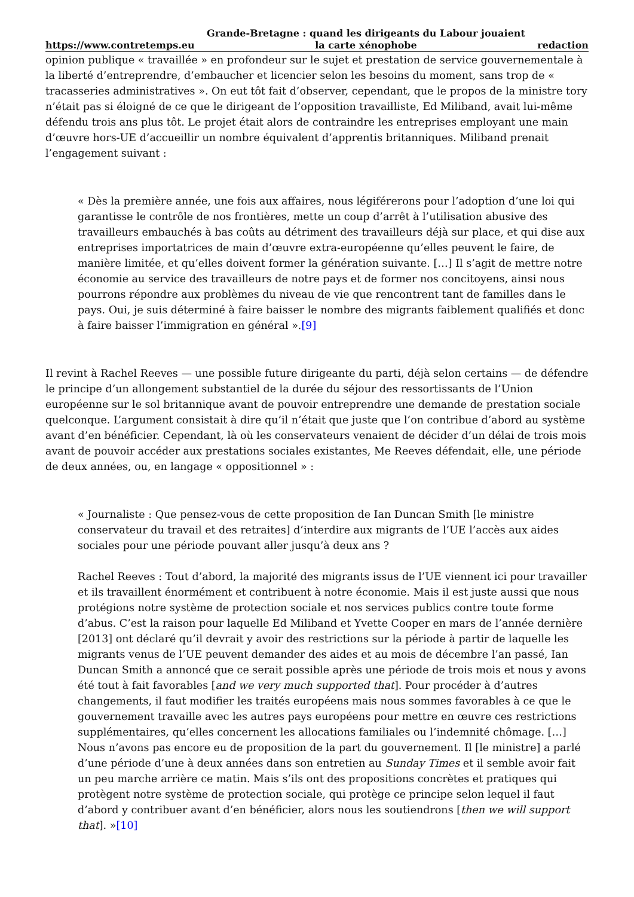https://www.contretemps.eu Grande-Bretagne : quand les dirigeants du Labour jouaient
la carte xénophobe redaction
opinion publique « travaillée » en profondeur sur le sujet et prestation de service gouvernementale à la liberté d’entreprendre, d’embaucher et licencier selon les besoins du moment, sans trop de « tracasseries administratives ». On eut tôt fait d’observer, cependant, que le propos de la ministre tory n’était pas si éloigné de ce que le dirigeant de l’opposition travailliste, Ed Miliband, avait lui-même défendu trois ans plus tôt. Le projet était alors de contraindre les entreprises employant une main d’œuvre hors-UE d’accueillir un nombre équivalent d’apprentis britanniques. Miliband prenait l’engagement suivant :
« Dès la première année, une fois aux affaires, nous légiférerons pour l’adoption d’une loi qui garantisse le contrôle de nos frontières, mette un coup d’arrêt à l’utilisation abusive des travailleurs embauchés à bas coûts au détriment des travailleurs déjà sur place, et qui dise aux entreprises importatrices de main d’œuvre extra-européenne qu’elles peuvent le faire, de manière limitée, et qu’elles doivent former la génération suivante. […] Il s’agit de mettre notre économie au service des travailleurs de notre pays et de former nos concitoyens, ainsi nous pourrons répondre aux problèmes du niveau de vie que rencontrent tant de familles dans le pays. Oui, je suis déterminé à faire baisser le nombre des migrants faiblement qualifiés et donc à faire baisser l’immigration en général ».[9]
Il revint à Rachel Reeves — une possible future dirigeante du parti, déjà selon certains — de défendre le principe d’un allongement substantiel de la durée du séjour des ressortissants de l’Union européenne sur le sol britannique avant de pouvoir entreprendre une demande de prestation sociale quelconque. L’argument consistait à dire qu’il n’était que juste que l’on contribue d’abord au système avant d’en bénéficier. Cependant, là où les conservateurs venaient de décider d’un délai de trois mois avant de pouvoir accéder aux prestations sociales existantes, Me Reeves défendait, elle, une période de deux années, ou, en langage « oppositionnel » :
« Journaliste : Que pensez-vous de cette proposition de Ian Duncan Smith [le ministre conservateur du travail et des retraites] d’interdire aux migrants de l’UE l’accès aux aides sociales pour une période pouvant aller jusqu’à deux ans ?
Rachel Reeves : Tout d’abord, la majorité des migrants issus de l’UE viennent ici pour travailler et ils travaillent énormément et contribuent à notre économie. Mais il est juste aussi que nous protégions notre système de protection sociale et nos services publics contre toute forme d’abus. C’est la raison pour laquelle Ed Miliband et Yvette Cooper en mars de l’année dernière [2013] ont déclaré qu’il devrait y avoir des restrictions sur la période à partir de laquelle les migrants venus de l’UE peuvent demander des aides et au mois de décembre l’an passé, Ian Duncan Smith a annoncé que ce serait possible après une période de trois mois et nous y avons été tout à fait favorables [and we very much supported that]. Pour procéder à d’autres changements, il faut modifier les traités européens mais nous sommes favorables à ce que le gouvernement travaille avec les autres pays européens pour mettre en œuvre ces restrictions supplémentaires, qu’elles concernent les allocations familiales ou l’indemnité chômage. […] Nous n’avons pas encore eu de proposition de la part du gouvernement. Il [le ministre] a parlé d’une période d’une à deux années dans son entretien au Sunday Times et il semble avoir fait un peu marche arrière ce matin. Mais s’ils ont des propositions concrètes et pratiques qui protègent notre système de protection sociale, qui protège ce principe selon lequel il faut d’abord y contribuer avant d’en bénéficier, alors nous les soutiendrons [then we will support that]. »[10]